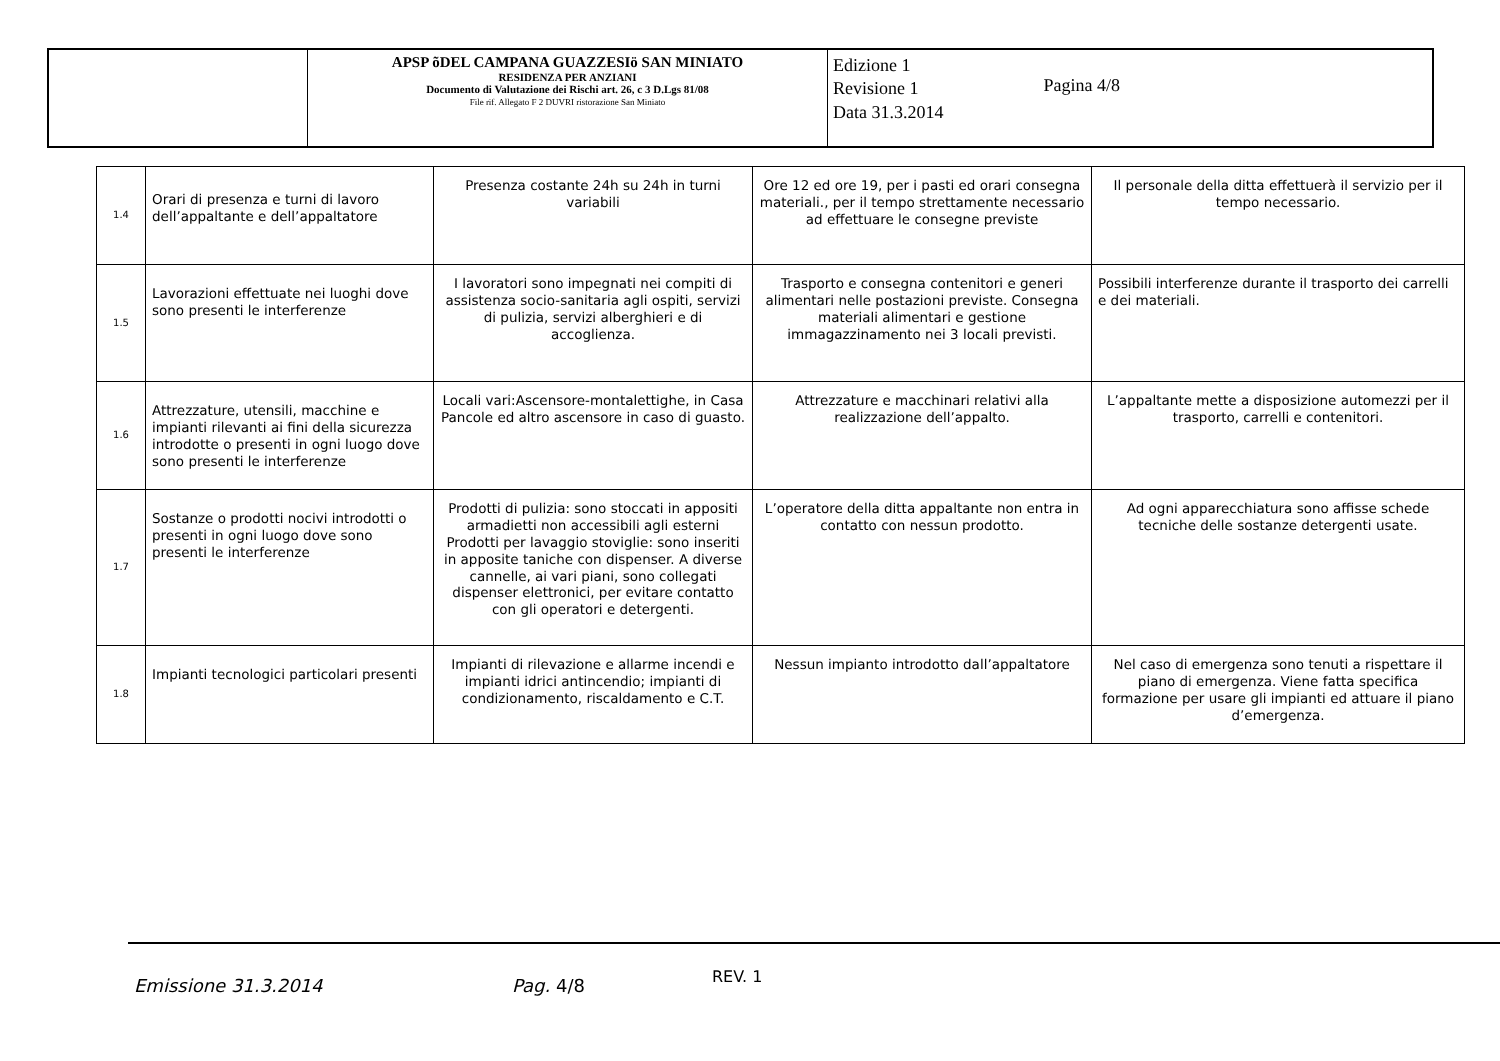| | APSP õDEL CAMPANA GUAZZESIö SAN MINIATO RESIDENZA PER ANZIANI Documento di Valutazione dei Rischi art. 26, c 3 D.Lgs 81/08 File rif. Allegato F 2 DUVRI ristorazione San Miniato | Edizione 1 Revisione 1 Data 31.3.2014 Pagina 4/8 |
| 1.4 | Orari di presenza e turni di lavoro dell’appaltante e dell’appaltatore | Presenza costante 24h su 24h in turni variabili | Ore 12 ed ore 19, per i pasti ed orari consegna materiali., per il tempo strettamente necessario ad effettuare le consegne previste | Il personale della ditta effettuerà il servizio per il tempo necessario. |
| 1.5 | Lavorazioni effettuate nei luoghi dove sono presenti le interferenze | I lavoratori sono impegnati nei compiti di assistenza socio-sanitaria agli ospiti, servizi di pulizia, servizi alberghieri e di accoglienza. | Trasporto e consegna contenitori e generi alimentari nelle postazioni previste. Consegna materiali alimentari e gestione immagazzinamento nei 3 locali previsti. | Possibili interferenze durante il trasporto dei carrelli e dei materiali. |
| 1.6 | Attrezzature, utensili, macchine e impianti rilevanti ai fini della sicurezza introdotte o presenti in ogni luogo dove sono presenti le interferenze | Locali vari:Ascensore-montalettighe, in Casa Pancole ed altro ascensore in caso di guasto. | Attrezzature e macchinari relativi alla realizzazione dell’appalto. | L’appaltante mette a disposizione automezzi per il trasporto, carrelli e contenitori. |
| 1.7 | Sostanze o prodotti nocivi introdotti o presenti in ogni luogo dove sono presenti le interferenze | Prodotti di pulizia: sono stoccati in appositi armadietti non accessibili agli esterni Prodotti per lavaggio stoviglie: sono inseriti in apposite taniche con dispenser. A diverse cannelle, ai vari piani, sono collegati dispenser elettronici, per evitare contatto con gli operatori e detergenti. | L’operatore della ditta appaltante non entra in contatto con nessun prodotto. | Ad ogni apparecchiatura sono affisse schede tecniche delle sostanze detergenti usate. |
| 1.8 | Impianti tecnologici particolari presenti | Impianti di rilevazione e allarme incendi e impianti idrici antincendio; impianti di condizionamento, riscaldamento e C.T. | Nessun impianto introdotto dall’appaltatore | Nel caso di emergenza sono tenuti a rispettare il piano di emergenza. Viene fatta specifica formazione per usare gli impianti ed attuare il piano d’emergenza. |
Emissione 31.3.2014 Pag. 4/8 REV. 1